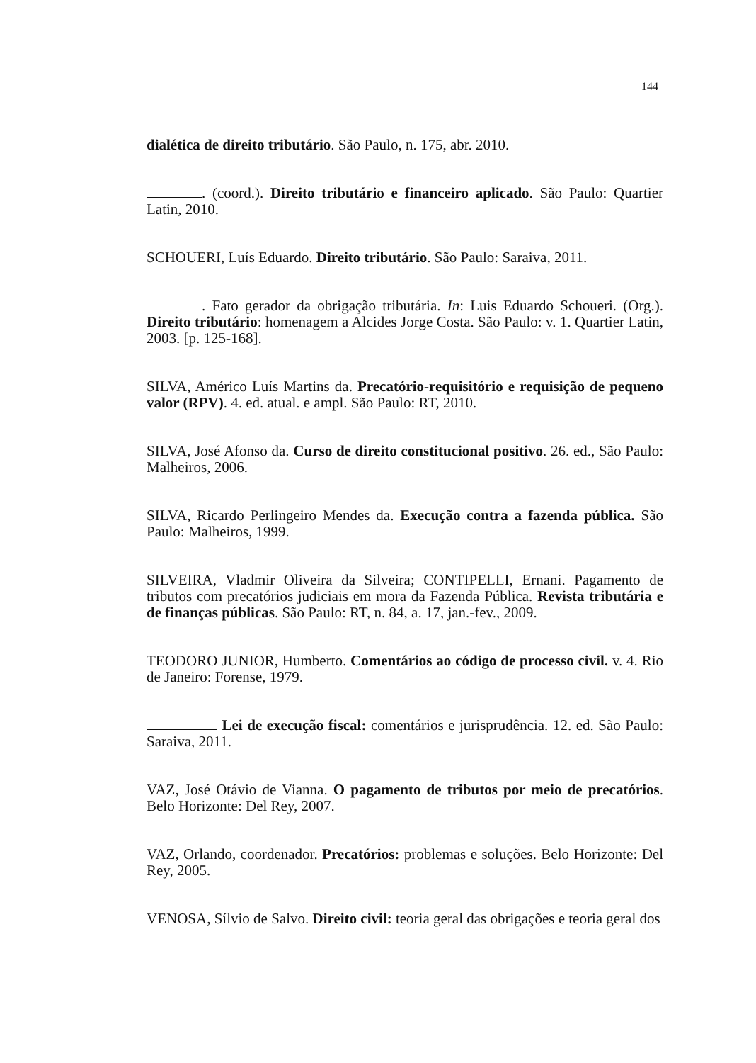144
dialética de direito tributário. São Paulo, n. 175, abr. 2010.
. (coord.). Direito tributário e financeiro aplicado. São Paulo: Quartier Latin, 2010.
SCHOUERI, Luís Eduardo. Direito tributário. São Paulo: Saraiva, 2011.
. Fato gerador da obrigação tributária. In: Luis Eduardo Schoueri. (Org.). Direito tributário: homenagem a Alcides Jorge Costa. São Paulo: v. 1. Quartier Latin, 2003. [p. 125-168].
SILVA, Américo Luís Martins da. Precatório-requisitório e requisição de pequeno valor (RPV). 4. ed. atual. e ampl. São Paulo: RT, 2010.
SILVA, José Afonso da. Curso de direito constitucional positivo. 26. ed., São Paulo: Malheiros, 2006.
SILVA, Ricardo Perlingeiro Mendes da. Execução contra a fazenda pública. São Paulo: Malheiros, 1999.
SILVEIRA, Vladmir Oliveira da Silveira; CONTIPELLI, Ernani. Pagamento de tributos com precatórios judiciais em mora da Fazenda Pública. Revista tributária e de finanças públicas. São Paulo: RT, n. 84, a. 17, jan.-fev., 2009.
TEODORO JUNIOR, Humberto. Comentários ao código de processo civil. v. 4. Rio de Janeiro: Forense, 1979.
Lei de execução fiscal: comentários e jurisprudência. 12. ed. São Paulo: Saraiva, 2011.
VAZ, José Otávio de Vianna. O pagamento de tributos por meio de precatórios. Belo Horizonte: Del Rey, 2007.
VAZ, Orlando, coordenador. Precatórios: problemas e soluções. Belo Horizonte: Del Rey, 2005.
VENOSA, Sílvio de Salvo. Direito civil: teoria geral das obrigações e teoria geral dos